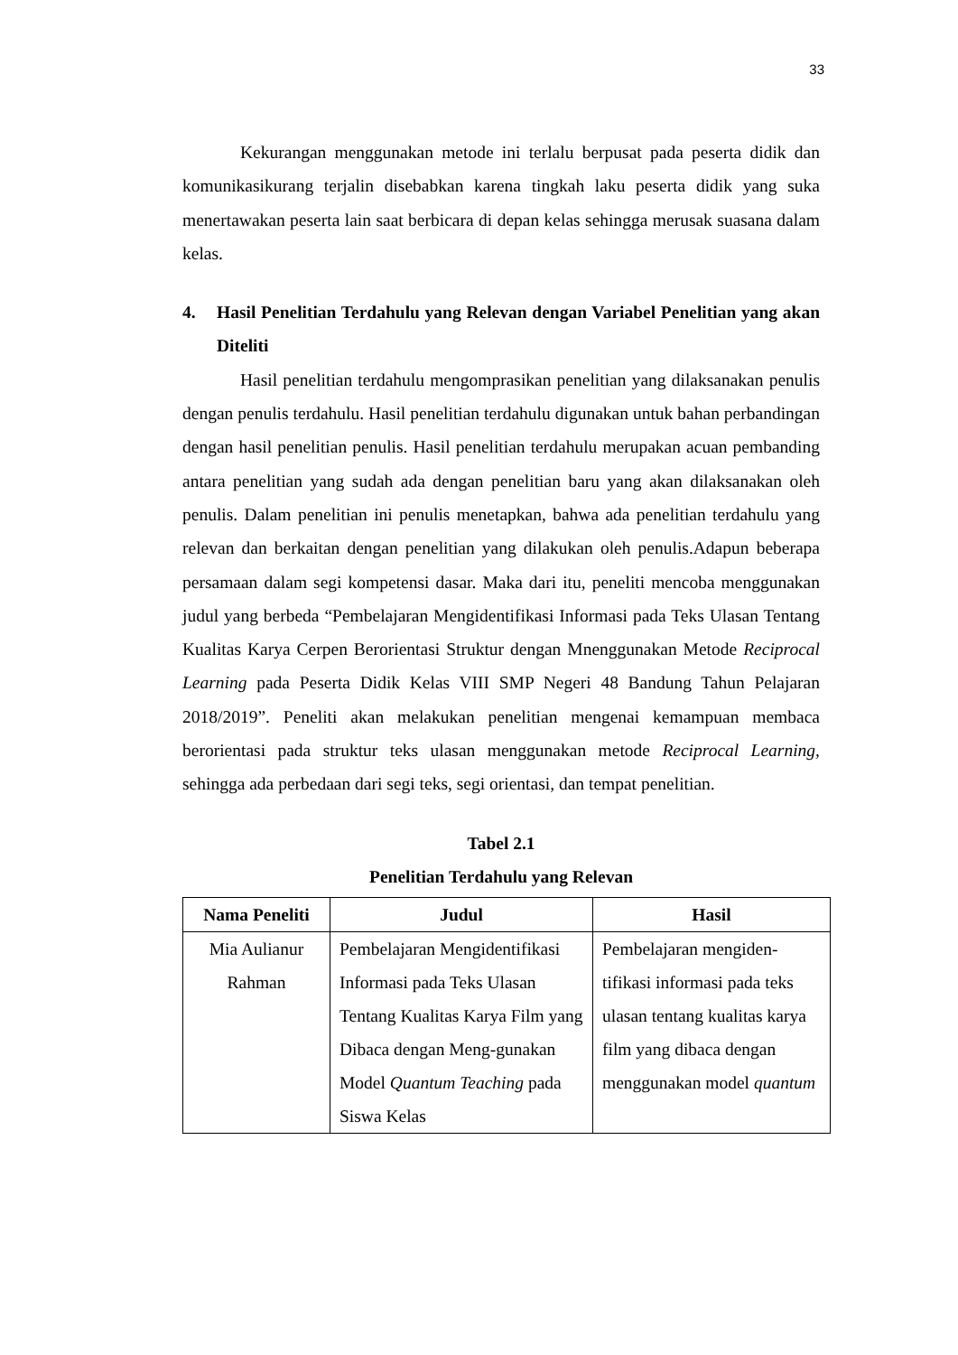33
Kekurangan menggunakan metode ini terlalu berpusat pada peserta didik dan komunikasikurang terjalin disebabkan karena tingkah laku peserta didik yang suka menertawakan peserta lain saat berbicara di depan kelas sehingga merusak suasana dalam kelas.
4. Hasil Penelitian Terdahulu yang Relevan dengan Variabel Penelitian yang akan Diteliti
Hasil penelitian terdahulu mengomprasikan penelitian yang dilaksanakan penulis dengan penulis terdahulu. Hasil penelitian terdahulu digunakan untuk bahan perbandingan dengan hasil penelitian penulis. Hasil penelitian terdahulu merupakan acuan pembanding antara penelitian yang sudah ada dengan penelitian baru yang akan dilaksanakan oleh penulis. Dalam penelitian ini penulis menetapkan, bahwa ada penelitian terdahulu yang relevan dan berkaitan dengan penelitian yang dilakukan oleh penulis.Adapun beberapa persamaan dalam segi kompetensi dasar. Maka dari itu, peneliti mencoba menggunakan judul yang berbeda “Pembelajaran Mengidentifikasi Informasi pada Teks Ulasan Tentang Kualitas Karya Cerpen Berorientasi Struktur dengan Mnenggunakan Metode Reciprocal Learning pada Peserta Didik Kelas VIII SMP Negeri 48 Bandung Tahun Pelajaran 2018/2019”. Peneliti akan melakukan penelitian mengenai kemampuan membaca berorientasi pada struktur teks ulasan menggunakan metode Reciprocal Learning, sehingga ada perbedaan dari segi teks, segi orientasi, dan tempat penelitian.
Tabel 2.1
Penelitian Terdahulu yang Relevan
| Nama Peneliti | Judul | Hasil |
| --- | --- | --- |
| Mia Aulianur Rahman | Pembelajaran Mengidentifikasi Informasi pada Teks Ulasan Tentang Kualitas Karya Film yang Dibaca dengan Meng-gunakan Model Quantum Teaching pada Siswa Kelas | Pembelajaran mengiden-tifikasi informasi pada teks ulasan tentang kualitas karya film yang dibaca dengan menggunakan model quantum |